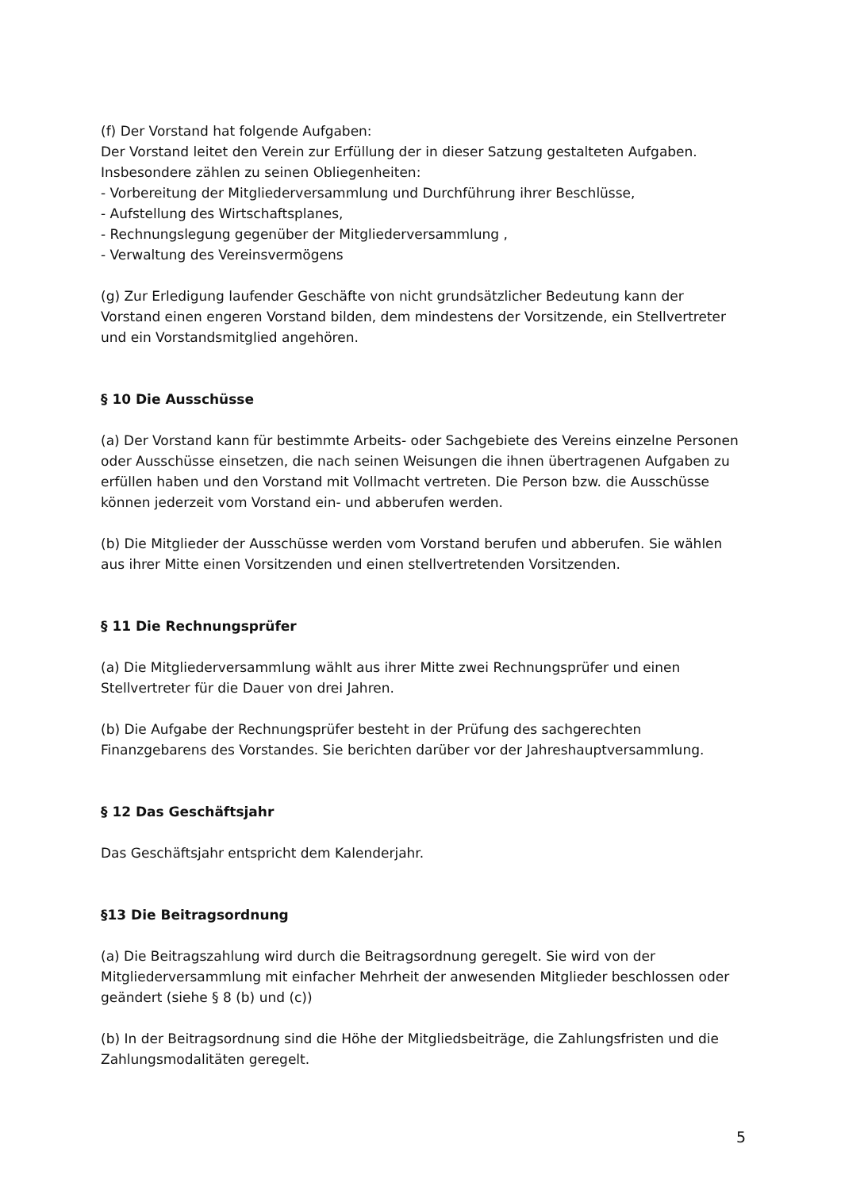(f) Der Vorstand hat folgende Aufgaben:
Der Vorstand leitet den Verein zur Erfüllung der in dieser Satzung gestalteten Aufgaben.
Insbesondere zählen zu seinen Obliegenheiten:
- Vorbereitung der Mitgliederversammlung und Durchführung ihrer Beschlüsse,
- Aufstellung des Wirtschaftsplanes,
- Rechnungslegung gegenüber der Mitgliederversammlung ,
- Verwaltung des Vereinsvermögens
(g) Zur Erledigung laufender Geschäfte von nicht grundsätzlicher Bedeutung kann der Vorstand einen engeren Vorstand bilden, dem mindestens der Vorsitzende, ein Stellvertreter und ein Vorstandsmitglied angehören.
§ 10 Die Ausschüsse
(a) Der Vorstand kann für bestimmte Arbeits- oder Sachgebiete des Vereins einzelne Personen oder Ausschüsse einsetzen, die nach seinen Weisungen die ihnen übertragenen Aufgaben zu erfüllen haben und den Vorstand mit Vollmacht vertreten. Die Person bzw. die Ausschüsse können jederzeit vom Vorstand ein- und abberufen werden.
(b) Die Mitglieder der Ausschüsse werden vom Vorstand berufen und abberufen. Sie wählen aus ihrer Mitte einen Vorsitzenden und einen stellvertretenden Vorsitzenden.
§ 11 Die Rechnungsprüfer
(a) Die Mitgliederversammlung wählt aus ihrer Mitte zwei Rechnungsprüfer und einen Stellvertreter für die Dauer von drei Jahren.
(b) Die Aufgabe der Rechnungsprüfer besteht in der Prüfung des sachgerechten Finanzgebarens des Vorstandes. Sie berichten darüber vor der Jahreshauptversammlung.
§ 12 Das Geschäftsjahr
Das Geschäftsjahr entspricht dem Kalenderjahr.
§13 Die Beitragsordnung
(a) Die Beitragszahlung wird durch die Beitragsordnung geregelt. Sie wird von der Mitgliederversammlung mit einfacher Mehrheit der anwesenden Mitglieder beschlossen oder geändert (siehe § 8 (b) und (c))
(b) In der Beitragsordnung sind die Höhe der Mitgliedsbeiträge, die Zahlungsfristen und die Zahlungsmodalitäten geregelt.
5